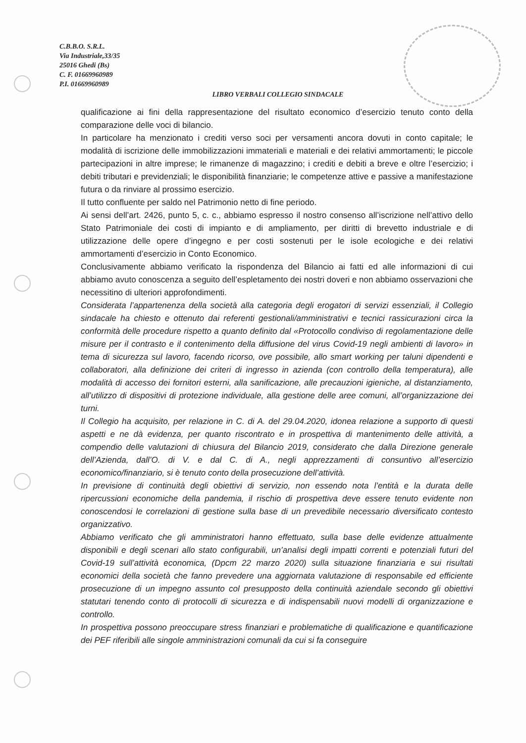C.B.B.O. S.R.L.
Via Industriale,33/35
25016 Ghedi (Bs)
C. F. 01669960989
P.I. 01669960989
LIBRO VERBALI COLLEGIO SINDACALE
qualificazione ai fini della rappresentazione del risultato economico d’esercizio tenuto conto della comparazione delle voci di bilancio.
In particolare ha menzionato i crediti verso soci per versamenti ancora dovuti in conto capitale; le modalità di iscrizione delle immobilizzazioni immateriali e materiali e dei relativi ammortamenti; le piccole partecipazioni in altre imprese; le rimanenze di magazzino; i crediti e debiti a breve e oltre l’esercizio; i debiti tributari e previdenziali; le disponibilità finanziarie; le competenze attive e passive a manifestazione futura o da rinviare al prossimo esercizio.
Il tutto confluente per saldo nel Patrimonio netto di fine periodo.
Ai sensi dell’art. 2426, punto 5, c. c., abbiamo espresso il nostro consenso all’iscrizione nell’attivo dello Stato Patrimoniale dei costi di impianto e di ampliamento, per diritti di brevetto industriale e di utilizzazione delle opere d’ingegno e per costi sostenuti per le isole ecologiche e dei relativi ammortamenti d’esercizio in Conto Economico.
Conclusivamente abbiamo verificato la rispondenza del Bilancio ai fatti ed alle informazioni di cui abbiamo avuto conoscenza a seguito dell’espletamento dei nostri doveri e non abbiamo osservazioni che necessitino di ulteriori approfondimenti.
Considerata l’appartenenza della società alla categoria degli erogatori di servizi essenziali, il Collegio sindacale ha chiesto e ottenuto dai referenti gestionali/amministrativi e tecnici rassicurazioni circa la conformità delle procedure rispetto a quanto definito dal «Protocollo condiviso di regolamentazione delle misure per il contrasto e il contenimento della diffusione del virus Covid-19 negli ambienti di lavoro» in tema di sicurezza sul lavoro, facendo ricorso, ove possibile, allo smart working per taluni dipendenti e collaboratori, alla definizione dei criteri di ingresso in azienda (con controllo della temperatura), alle modalità di accesso dei fornitori esterni, alla sanificazione, alle precauzioni igieniche, al distanziamento, all’utilizzo di dispositivi di protezione individuale, alla gestione delle aree comuni, all’organizzazione dei turni.
Il Collegio ha acquisito, per relazione in C. di A. del 29.04.2020, idonea relazione a supporto di questi aspetti e ne dà evidenza, per quanto riscontrato e in prospettiva di mantenimento delle attività, a compendio delle valutazioni di chiusura del Bilancio 2019, considerato che dalla Direzione generale dell’Azienda, dall’O. di V. e dal C. di A., negli apprezzamenti di consuntivo all’esercizio economico/finanziario, si è tenuto conto della prosecuzione dell’attività.
In previsione di continuità degli obiettivi di servizio, non essendo nota l’entità e la durata delle ripercussioni economiche della pandemia, il rischio di prospettiva deve essere tenuto evidente non conoscendosi le correlazioni di gestione sulla base di un prevedibile necessario diversificato contesto organizzativo.
Abbiamo verificato che gli amministratori hanno effettuato, sulla base delle evidenze attualmente disponibili e degli scenari allo stato configurabili, un’analisi degli impatti correnti e potenziali futuri del Covid-19 sull’attività economica, (Dpcm 22 marzo 2020) sulla situazione finanziaria e sui risultati economici della società che fanno prevedere una aggiornata valutazione di responsabile ed efficiente prosecuzione di un impegno assunto col presupposto della continuità aziendale secondo gli obiettivi statutari tenendo conto di protocolli di sicurezza e di indispensabili nuovi modelli di organizzazione e controllo.
In prospettiva possono preoccupare stress finanziari e problematiche di qualificazione e quantificazione dei PEF riferibili alle singole amministrazioni comunali da cui si fa conseguire